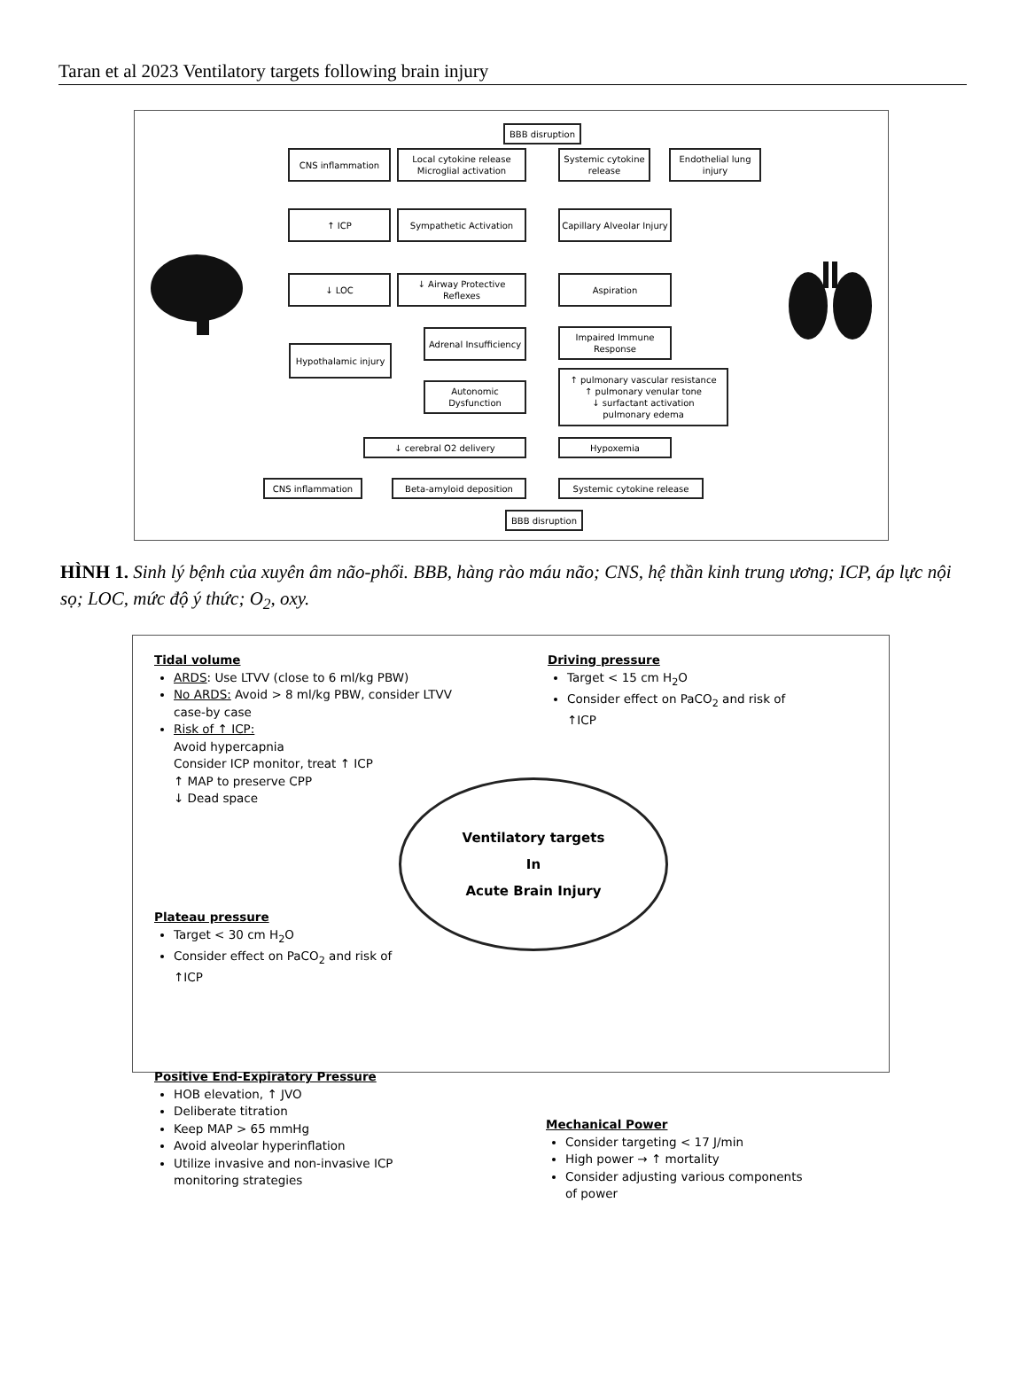Taran et al 2023 Ventilatory targets following brain injury
BBB disruption
CNS inflammation
Local cytokine release
Microglial activation
Systemic cytokine release
Endothelial lung injury
↑ ICP Sympathetic Activation
Capillary Alveolar Injury
↓ LOC
↓ Airway Protective Reflexes
Aspiration
Hypothalamic injury
Adrenal Insufficiency
Impaired Immune Response
Autonomic Dysfunction
↑ pulmonary vascular resistance
↑ pulmonary venular tone
↓ surfactant activation
pulmonary edema
↓ cerebral O2 delivery Hypoxemia
CNS inflammation Beta-amyloid deposition Systemic cytokine release
BBB disruption
HÌNH 1. Sinh lý bệnh của xuyên âm não-phổi. BBB, hàng rào máu não; CNS, hệ thần kinh trung ương; ICP, áp lực nội sọ; LOC, mức độ ý thức; O<sub>2</sub>, oxy.
Tidal volume
ARDS: Use LTVV (close to 6 ml/kg PBW)
No ARDS: Avoid > 8 ml/kg PBW, consider LTVV case-by case
Risk of ↑ ICP:
Avoid hypercapnia
Consider ICP monitor, treat ↑ ICP
↑ MAP to preserve CPP
↓ Dead space
Plateau pressure
Target < 30 cm H<sub>2</sub>O
Consider effect on PaCO<sub>2</sub> and risk of ↑ICP
Positive End-Expiratory Pressure
HOB elevation, ↑ JVO
Deliberate titration
Keep MAP > 65 mmHg
Avoid alveolar hyperinflation
Utilize invasive and non-invasive ICP monitoring strategies
Driving pressure
Target < 15 cm H<sub>2</sub>O
Consider effect on PaCO<sub>2</sub> and risk of ↑ICP
Ventilatory targets
In
Acute Brain Injury
Mechanical Power
Consider targeting < 17 J/min
High power → ↑ mortality
Consider adjusting various components of power